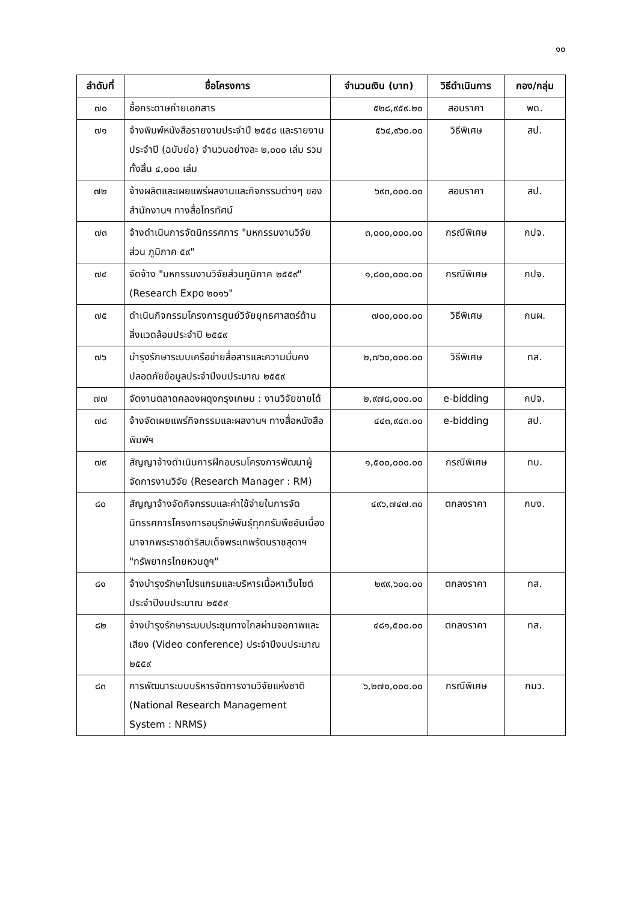๑๐
| ลำดับที่ | ชื่อโครงการ | จำนวนเงิน (บาท) | วิธีดำเนินการ | กอง/กลุ่ม |
| --- | --- | --- | --- | --- |
| ๗๐ | ซื้อกระดาษถ่ายเอกสาร | ๕๒๘,๙๕๙.๒๐ | สอบราคา | พด. |
| ๗๑ | จ้างพิมพ์หนังสือรายงานประจำปี ๒๕๕๘ และรายงานประจำปี (ฉบับย่อ) จำนวนอย่างละ ๒,๐๐๐ เล่ม รวมทั้งสิ้น ๔,๐๐๐ เล่ม | ๕๖๔,๙๖๐.๐๐ | วิธีพิเศษ | สป. |
| ๗๒ | จ้างผลิตและเผยแพร่ผลงานและกิจกรรมต่างๆ ของสำนักงานฯ ทางสื่อโทรทัศน์ | ๖๙๓,๐๐๐.๐๐ | สอบราคา | สป. |
| ๗๓ | จ้างดำเนินการจัดนิทรรศการ "มหกรรมงานวิจัยส่วน ภูมิภาค ๕๙" | ๓,๐๐๐,๐๐๐.๐๐ | กรณีพิเศษ | กปจ. |
| ๗๔ | จัดจ้าง "มหกรรมงานวิจัยส่วนภูมิภาค ๒๕๕๙" (Research Expo ๒๐๑๖" | ๑,๘๐๐,๐๐๐.๐๐ | กรณีพิเศษ | กปจ. |
| ๗๕ | ดำเนินกิจกรรมโครงการศูนย์วิจัยยุทธศาสตร์ด้านสิ่งแวดล้อมประจำปี ๒๕๕๙ | ๗๐๐,๐๐๐.๐๐ | วิธีพิเศษ | กนผ. |
| ๗๖ | บำรุงรักษาระบบเครือข่ายสื่อสารและความมั่นคงปลอดภัยข้อมูลประจำปีงบประมาณ ๒๕๕๙ | ๒,๗๖๐,๐๐๐.๐๐ | วิธีพิเศษ | ทส. |
| ๗๗ | จัดงานตลาดคลองผดุงกรุงเกษม : งานวิจัยขายได้ | ๒,๙๗๘,๐๐๐.๐๐ | e-bidding | กปจ. |
| ๗๘ | จ้างจัดเผยแพร่กิจกรรมและผลงานฯ ทางสื่อหนังสือพิมพ์ฯ | ๔๔๓,๙๔๓.๐๐ | e-bidding | สป. |
| ๗๙ | สัญญาจ้างดำเนินการฝึกอบรมโครงการพัฒนาผู้จัดการงานวิจัย (Research Manager : RM) | ๑,๕๐๐,๐๐๐.๐๐ | กรณีพิเศษ | ทบ. |
| ๘๐ | สัญญาจ้างจัดกิจกรรมและค่าใช้จ่ายในการจัดนิทรรศการโครงการอนุรักษ์พันธุ์ทุกกรัมพืชอันเนื่องมาจากพระราชดำริสมเด็จพระเทพรัตนราชสุดาฯ "ทรัพยากรไทยหวนดูฯ" | ๔๙๖,๗๔๗.๓๐ | ตกลงราคา | กบง. |
| ๘๑ | จ้างบำรุงรักษาโปรแกรมและบริหารเนื้อหาเว็บไซต์ประจำปีงบประมาณ ๒๕๕๙ | ๒๙๙,๖๐๐.๐๐ | ตกลงราคา | ทส. |
| ๘๒ | จ้างบำรุงรักษาระบบประชุมทางไกลผ่านจอภาพและเสียง (Video conference) ประจำปีงบประมาณ ๒๕๕๙ | ๔๘๑,๕๐๐.๐๐ | ตกลงราคา | ทส. |
| ๘๓ | การพัฒนาระบบบริหารจัดการงานวิจัยแห่งชาติ (National Research Management System : NRMS) | ๖,๒๗๐,๐๐๐.๐๐ | กรณีพิเศษ | กมว. |